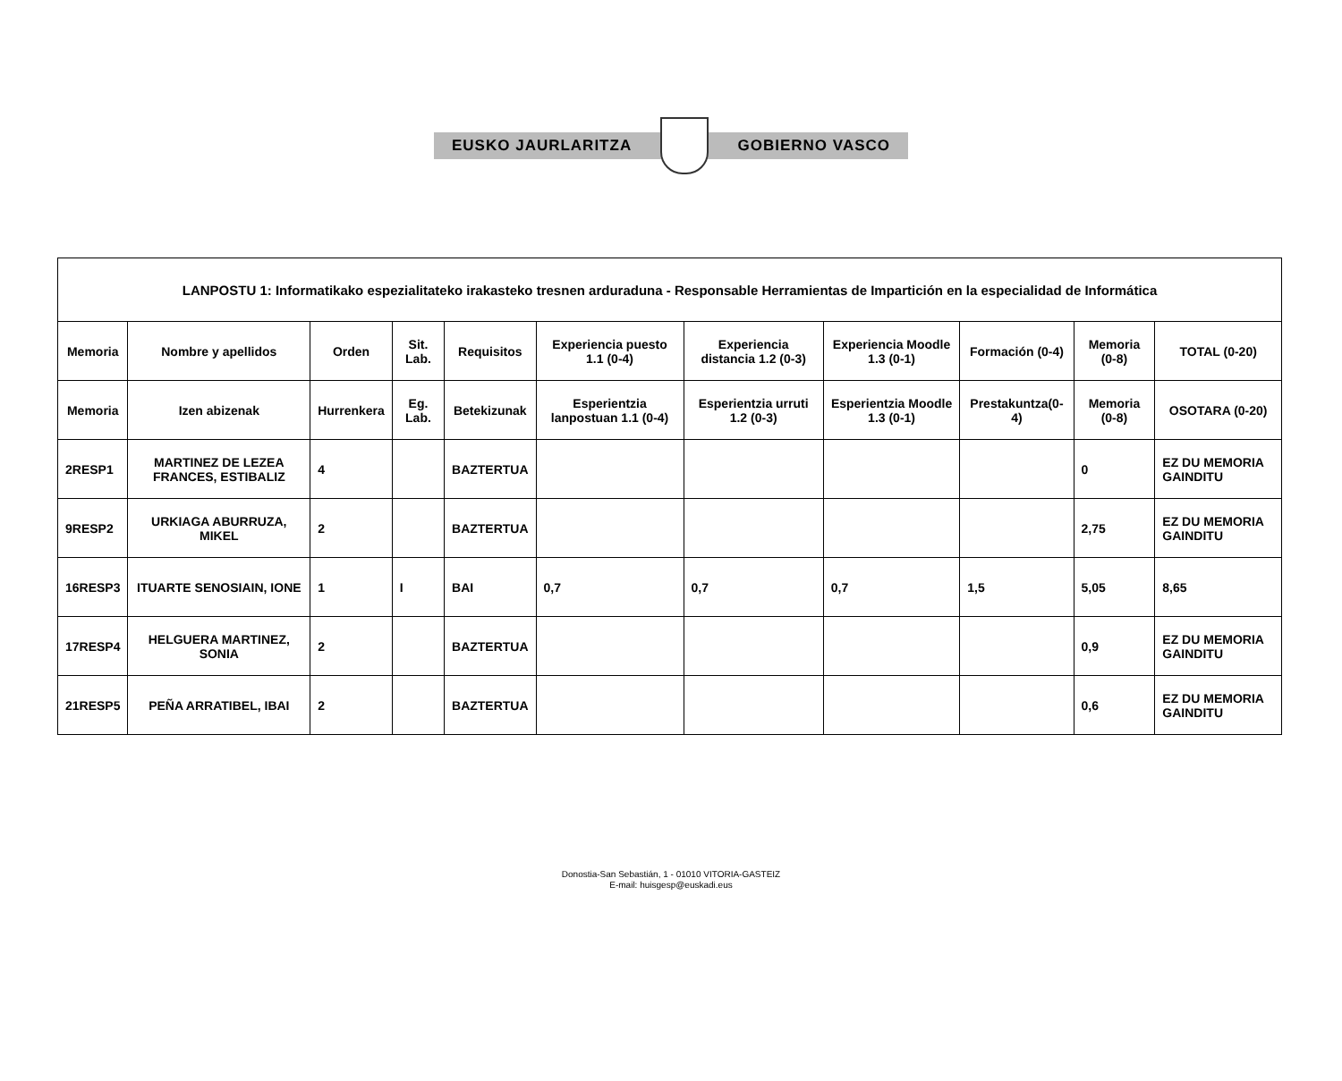EUSKO JAURLARITZA GOBIERNO VASCO
| LANPOSTU 1: Informatikako espezialitateko irakasteko tresnen arduraduna - Responsable Herramientas de Impartición en la especialidad de Informática | | | | | | | | | | |
| --- | --- | --- | --- | --- | --- | --- | --- | --- | --- | --- |
| Memoria | Nombre y apellidos | Orden | Sit. Lab. | Requisitos | Experiencia puesto 1.1 (0-4) | Experiencia distancia 1.2 (0-3) | Experiencia Moodle 1.3 (0-1) | Formación (0-4) | Memoria (0-8) | TOTAL (0-20) |
| Memoria | Izen abizenak | Hurrenkera | Eg. Lab. | Betekizunak | Esperientzia lanpostuan 1.1 (0-4) | Esperientzia urruti 1.2 (0-3) | Esperientzia Moodle 1.3 (0-1) | Prestakuntza(0-4) | Memoria (0-8) | OSOTARA (0-20) |
| 2RESP1 | MARTINEZ DE LEZEA FRANCES, ESTIBALIZ | 4 | | BAZTERTUA | | | | | 0 | EZ DU MEMORIA GAINDITU |
| 9RESP2 | URKIAGA ABURRUZA, MIKEL | 2 | | BAZTERTUA | | | | | 2,75 | EZ DU MEMORIA GAINDITU |
| 16RESP3 | ITUARTE SENOSIAIN, IONE | 1 | I | BAI | 0,7 | 0,7 | 0,7 | 1,5 | 5,05 | 8,65 |
| 17RESP4 | HELGUERA MARTINEZ, SONIA | 2 | | BAZTERTUA | | | | | 0,9 | EZ DU MEMORIA GAINDITU |
| 21RESP5 | PEÑA ARRATIBEL, IBAI | 2 | | BAZTERTUA | | | | | 0,6 | EZ DU MEMORIA GAINDITU |
Donostia-San Sebastián, 1 - 01010 VITORIA-GASTEIZ
E-mail: huisgesp@euskadi.eus